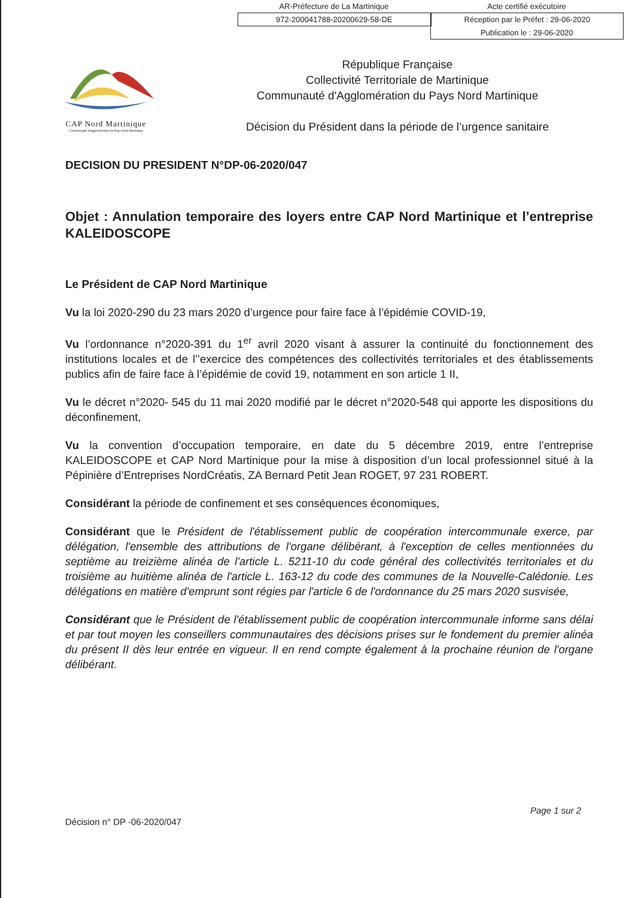AR-Préfecture de La Martinique Acte certifié exécutoire
972-200041788-20200629-58-DE Réception par le Préfet : 29-06-2020
Publication le : 29-06-2020
CAP Nord Martinique
Communauté d'Agglomération du Pays Nord Martinique
République Française
Collectivité Territoriale de Martinique
Communauté d'Agglomération du Pays Nord Martinique
Décision du Président dans la période de l’urgence sanitaire
DECISION DU PRESIDENT N°DP-06-2020/047
Objet : Annulation temporaire des loyers entre CAP Nord Martinique et l’entreprise KALEIDOSCOPE
Le Président de CAP Nord Martinique
Vu la loi 2020-290 du 23 mars 2020 d’urgence pour faire face à l’épidémie COVID-19,
Vu l’ordonnance n°2020-391 du 1<sup>er</sup> avril 2020 visant à assurer la continuité du fonctionnement des institutions locales et de l’’exercice des compétences des collectivités territoriales et des établissements publics afin de faire face à l’épidémie de covid 19, notamment en son article 1 II,
Vu le décret n°2020- 545 du 11 mai 2020 modifié par le décret n°2020-548 qui apporte les dispositions du déconfinement,
Vu la convention d’occupation temporaire, en date du 5 décembre 2019, entre l’entreprise KALEIDOSCOPE et CAP Nord Martinique pour la mise à disposition d’un local professionnel situé à la Pépinière d’Entreprises NordCréatis, ZA Bernard Petit Jean ROGET, 97 231 ROBERT.
Considérant la période de confinement et ses conséquences économiques,
Considérant que le Président de l'établissement public de coopération intercommunale exerce, par délégation, l'ensemble des attributions de l'organe délibérant, à l'exception de celles mentionnées du septième au treizième alinéa de l'article L. 5211-10 du code général des collectivités territoriales et du troisième au huitième alinéa de l'article L. 163-12 du code des communes de la Nouvelle-Calédonie. Les délégations en matière d'emprunt sont régies par l'article 6 de l'ordonnance du 25 mars 2020 susvisée,
Considérant que le Président de l'établissement public de coopération intercommunale informe sans délai et par tout moyen les conseillers communautaires des décisions prises sur le fondement du premier alinéa du présent II dès leur entrée en vigueur. Il en rend compte également à la prochaine réunion de l'organe délibérant.
Page 1 sur 2
Décision n° DP -06-2020/047